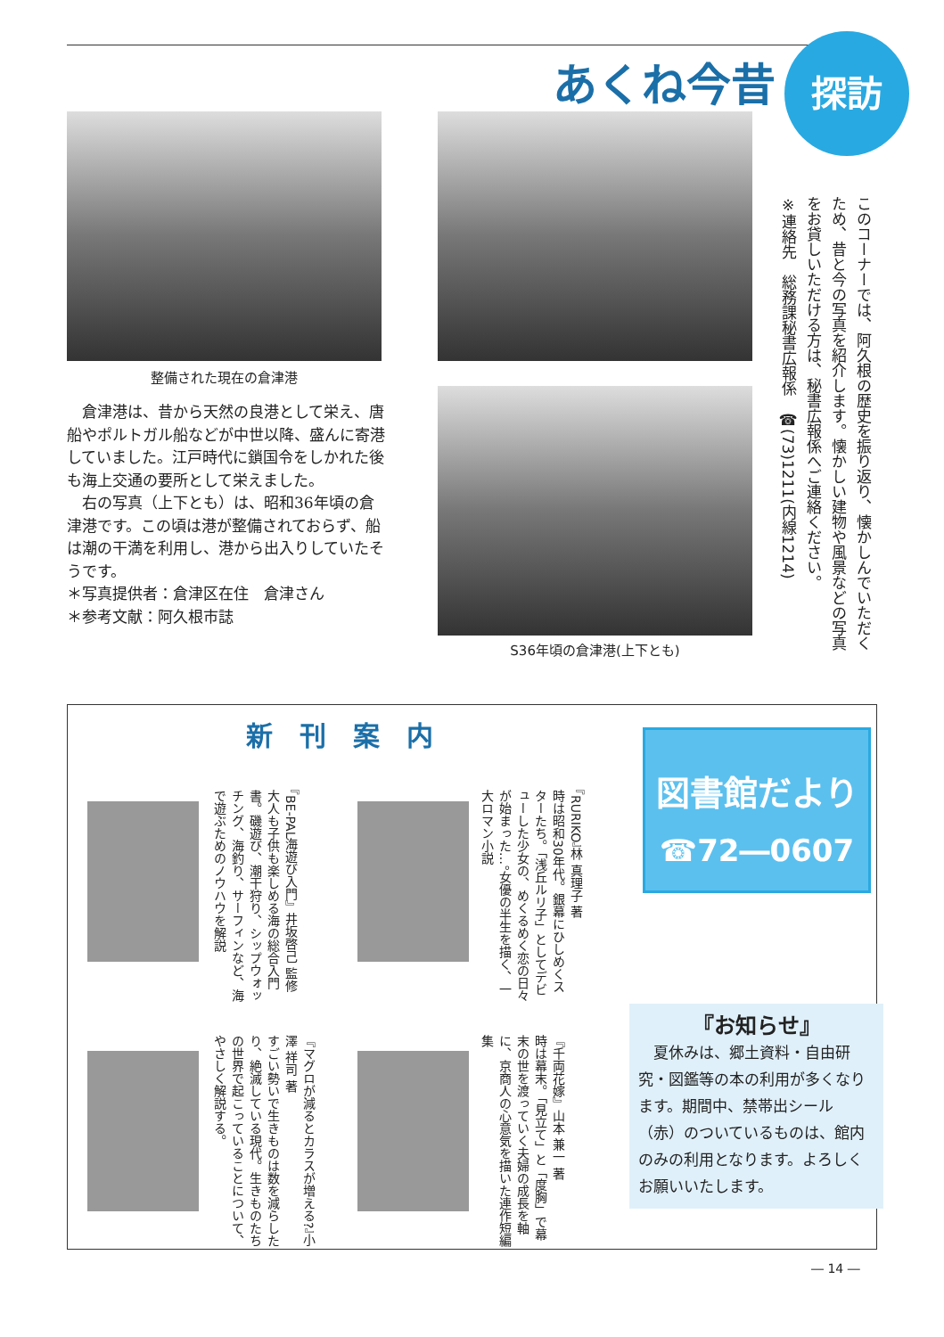あくね今昔 探訪
整備された現在の倉津港
S36年頃の倉津港(上下とも)
　倉津港は、昔から天然の良港として栄え、唐船やポルトガル船などが中世以降、盛んに寄港していました。江戸時代に鎖国令をしかれた後も海上交通の要所として栄えました。
　右の写真（上下とも）は、昭和36年頃の倉津港です。この頃は港が整備されておらず、船は潮の干満を利用し、港から出入りしていたそうです。
＊写真提供者：倉津区在住　倉津さん
＊参考文献：阿久根市誌
このコーナーでは、阿久根の歴史を振り返り、懐かしんでいただくため、昔と今の写真を紹介します。懐かしい建物や風景などの写真をお貸しいただける方は、秘書広報係へご連絡ください。
※連絡先　総務課秘書広報係　☎(73)1211(内線1214)
新刊案内
『BE-PAL海遊び入門』井坂啓己 監修
大人も子供も楽しめる海の総合入門書。磯遊び、潮干狩り、シップウォッチング、海釣り、サーフィンなど、海で遊ぶためのノウハウを解説
『RURIKO』林 真理子 著
時は昭和30年代。銀幕にひしめくスターたち。「浅丘ルリ子」としてデビューした少女の、めくるめく恋の日々が始まった…。女優の半生を描く、一大ロマン小説
『マグロが減るとカラスが増える?』小澤 祥司 著
すごい勢いで生きものは数を減らしたり、絶滅している現代。生きものたちの世界で起こっていることについて、やさしく解説する。
『千両花嫁』山本 兼一 著
時は幕末。「見立て」と「度胸」で幕末の世を渡っていく夫婦の成長を軸に、京商人の心意気を描いた連作短編集
図書館だより
☎72―0607
『お知らせ』
　夏休みは、郷土資料・自由研究・図鑑等の本の利用が多くなります。期間中、禁帯出シール（赤）のついているものは、館内のみの利用となります。よろしくお願いいたします。
― 14 ―